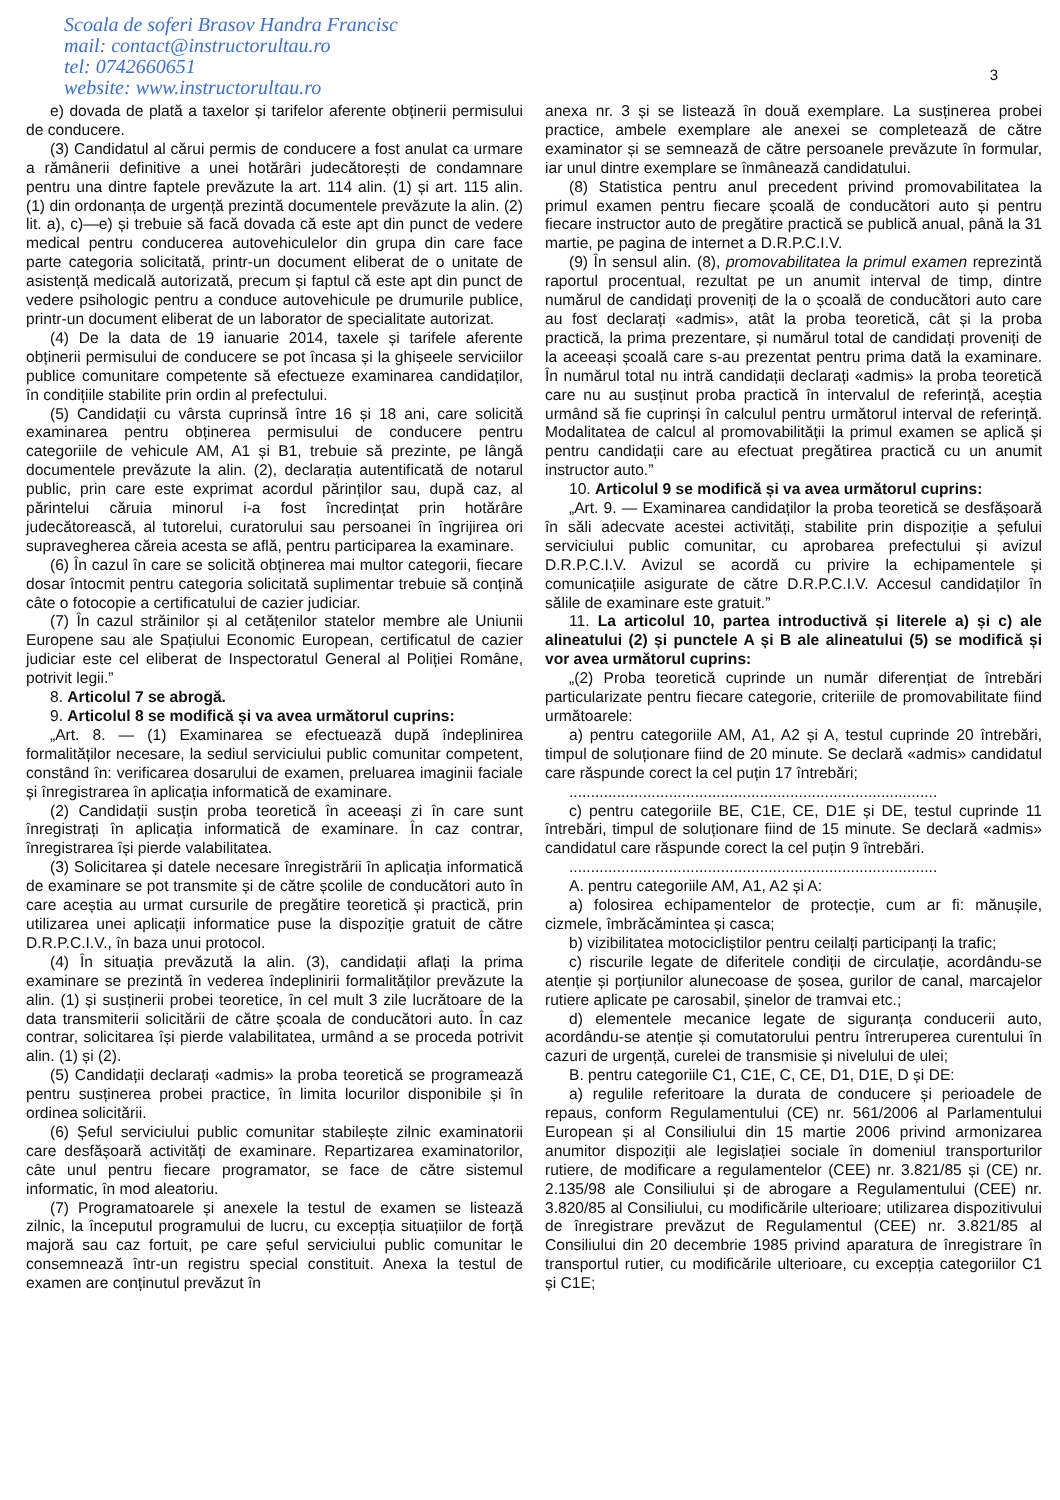Scoala de soferi Brasov Handra Francisc
mail: contact@instructorultau.ro
tel: 0742660651
website: www.instructorultau.ro
3
e) dovada de plată a taxelor și tarifelor aferente obținerii permisului de conducere.
(3) Candidatul al cărui permis de conducere a fost anulat ca urmare a rămânerii definitive a unei hotărâri judecătorești de condamnare pentru una dintre faptele prevăzute la art. 114 alin. (1) și art. 115 alin. (1) din ordonanța de urgență prezintă documentele prevăzute la alin. (2) lit. a), c)—e) și trebuie să facă dovada că este apt din punct de vedere medical pentru conducerea autovehiculelor din grupa din care face parte categoria solicitată, printr-un document eliberat de o unitate de asistență medicală autorizată, precum și faptul că este apt din punct de vedere psihologic pentru a conduce autovehicule pe drumurile publice, printr-un document eliberat de un laborator de specialitate autorizat.
(4) De la data de 19 ianuarie 2014, taxele și tarifele aferente obținerii permisului de conducere se pot încasa și la ghișeele serviciilor publice comunitare competente să efectueze examinarea candidaților, în condițiile stabilite prin ordin al prefectului.
(5) Candidații cu vârsta cuprinsă între 16 și 18 ani, care solicită examinarea pentru obținerea permisului de conducere pentru categoriile de vehicule AM, A1 și B1, trebuie să prezinte, pe lângă documentele prevăzute la alin. (2), declarația autentificată de notarul public, prin care este exprimat acordul părinților sau, după caz, al părintelui căruia minorul i-a fost încredințat prin hotărâre judecătorească, al tutorelui, curatorului sau persoanei în îngrijirea ori supravegherea căreia acesta se află, pentru participarea la examinare.
(6) În cazul în care se solicită obținerea mai multor categorii, fiecare dosar întocmit pentru categoria solicitată suplimentar trebuie să conțină câte o fotocopie a certificatului de cazier judiciar.
(7) În cazul străinilor și al cetățenilor statelor membre ale Uniunii Europene sau ale Spațiului Economic European, certificatul de cazier judiciar este cel eliberat de Inspectoratul General al Poliției Române, potrivit legii.”
8. Articolul 7 se abrogă.
9. Articolul 8 se modifică și va avea următorul cuprins:
„Art. 8. — (1) Examinarea se efectuează după îndeplinirea formalităților necesare, la sediul serviciului public comunitar competent, constând în: verificarea dosarului de examen, preluarea imaginii faciale și înregistrarea în aplicația informatică de examinare.
(2) Candidații susțin proba teoretică în aceeași zi în care sunt înregistrați în aplicația informatică de examinare. În caz contrar, înregistrarea își pierde valabilitatea.
(3) Solicitarea și datele necesare înregistrării în aplicația informatică de examinare se pot transmite și de către școlile de conducători auto în care aceștia au urmat cursurile de pregătire teoretică și practică, prin utilizarea unei aplicații informatice puse la dispoziție gratuit de către D.R.P.C.I.V., în baza unui protocol.
(4) În situația prevăzută la alin. (3), candidații aflați la prima examinare se prezintă în vederea îndeplinirii formalităților prevăzute la alin. (1) și susținerii probei teoretice, în cel mult 3 zile lucrătoare de la data transmiterii solicitării de către școala de conducători auto. În caz contrar, solicitarea își pierde valabilitatea, urmând a se proceda potrivit alin. (1) și (2).
(5) Candidații declarați «admis» la proba teoretică se programează pentru susținerea probei practice, în limita locurilor disponibile și în ordinea solicitării.
(6) Șeful serviciului public comunitar stabilește zilnic examinatorii care desfășoară activități de examinare. Repartizarea examinatorilor, câte unul pentru fiecare programator, se face de către sistemul informatic, în mod aleatoriu.
(7) Programatoarele și anexele la testul de examen se listează zilnic, la începutul programului de lucru, cu excepția situațiilor de forță majoră sau caz fortuit, pe care șeful serviciului public comunitar le consemnează într-un registru special constituit. Anexa la testul de examen are conținutul prevăzut în
anexa nr. 3 și se listează în două exemplare. La susținerea probei practice, ambele exemplare ale anexei se completează de către examinator și se semnează de către persoanele prevăzute în formular, iar unul dintre exemplare se înmânează candidatului.
(8) Statistica pentru anul precedent privind promovabilitatea la primul examen pentru fiecare școală de conducători auto și pentru fiecare instructor auto de pregătire practică se publică anual, până la 31 martie, pe pagina de internet a D.R.P.C.I.V.
(9) În sensul alin. (8), promovabilitatea la primul examen reprezintă raportul procentual, rezultat pe un anumit interval de timp, dintre numărul de candidați proveniți de la o școală de conducători auto care au fost declarați «admis», atât la proba teoretică, cât și la proba practică, la prima prezentare, și numărul total de candidați proveniți de la aceeași școală care s-au prezentat pentru prima dată la examinare. În numărul total nu intră candidații declarați «admis» la proba teoretică care nu au susținut proba practică în intervalul de referință, aceștia urmând să fie cuprinși în calculul pentru următorul interval de referință. Modalitatea de calcul al promovabilității la primul examen se aplică și pentru candidații care au efectuat pregătirea practică cu un anumit instructor auto.”
10. Articolul 9 se modifică și va avea următorul cuprins:
„Art. 9. — Examinarea candidaților la proba teoretică se desfășoară în săli adecvate acestei activități, stabilite prin dispoziție a șefului serviciului public comunitar, cu aprobarea prefectului și avizul D.R.P.C.I.V. Avizul se acordă cu privire la echipamentele și comunicațiile asigurate de către D.R.P.C.I.V. Accesul candidaților în sălile de examinare este gratuit.”
11. La articolul 10, partea introductivă și literele a) și c) ale alineatului (2) și punctele A și B ale alineatului (5) se modifică și vor avea următorul cuprins:
„(2) Proba teoretică cuprinde un număr diferențiat de întrebări particularizate pentru fiecare categorie, criteriile de promovabilitate fiind următoarele:
a) pentru categoriile AM, A1, A2 și A, testul cuprinde 20 întrebări, timpul de soluționare fiind de 20 minute. Se declară «admis» candidatul care răspunde corect la cel puțin 17 întrebări;
.....................................................................................
c) pentru categoriile BE, C1E, CE, D1E și DE, testul cuprinde 11 întrebări, timpul de soluționare fiind de 15 minute. Se declară «admis» candidatul care răspunde corect la cel puțin 9 întrebări.
.....................................................................................
A. pentru categoriile AM, A1, A2 și A:
a) folosirea echipamentelor de protecție, cum ar fi: mănușile, cizmele, îmbrăcămintea și casca;
b) vizibilitatea motocicliștilor pentru ceilalți participanți la trafic;
c) riscurile legate de diferitele condiții de circulație, acordându-se atenție și porțiunilor alunecoase de șosea, gurilor de canal, marcajelor rutiere aplicate pe carosabil, șinelor de tramvai etc.;
d) elementele mecanice legate de siguranța conducerii auto, acordându-se atenție și comutatorului pentru întreruperea curentului în cazuri de urgență, curelei de transmisie și nivelului de ulei;
B. pentru categoriile C1, C1E, C, CE, D1, D1E, D și DE:
a) regulile referitoare la durata de conducere și perioadele de repaus, conform Regulamentului (CE) nr. 561/2006 al Parlamentului European și al Consiliului din 15 martie 2006 privind armonizarea anumitor dispoziții ale legislației sociale în domeniul transporturilor rutiere, de modificare a regulamentelor (CEE) nr. 3.821/85 și (CE) nr. 2.135/98 ale Consiliului și de abrogare a Regulamentului (CEE) nr. 3.820/85 al Consiliului, cu modificările ulterioare; utilizarea dispozitivului de înregistrare prevăzut de Regulamentul (CEE) nr. 3.821/85 al Consiliului din 20 decembrie 1985 privind aparatura de înregistrare în transportul rutier, cu modificările ulterioare, cu excepția categoriilor C1 și C1E;